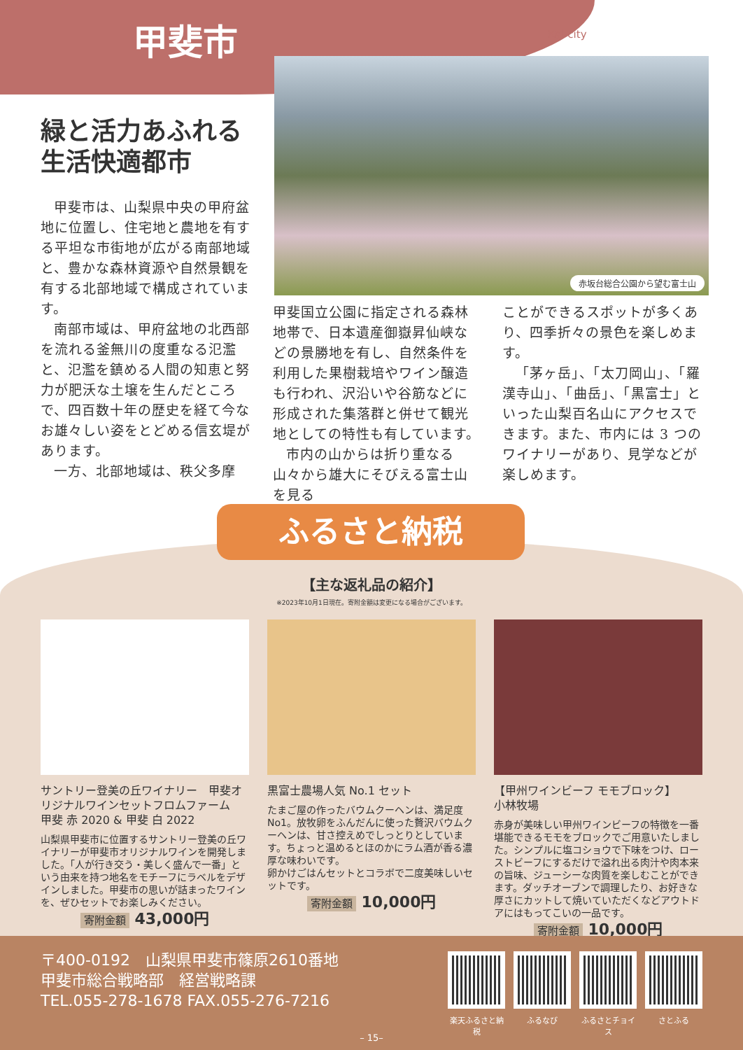甲斐市 Kai-city
赤坂台総合公園から望む富士山
緑と活力あふれる
生活快適都市
甲斐市は、山梨県中央の甲府盆地に位置し、住宅地と農地を有する平坦な市街地が広がる南部地域と、豊かな森林資源や自然景観を有する北部地域で構成されています。
南部市域は、甲府盆地の北西部を流れる釜無川の度重なる氾濫と、氾濫を鎮める人間の知恵と努力が肥沃な土壌を生んだところで、四百数十年の歴史を経て今なお雄々しい姿をとどめる信玄堤があります。
一方、北部地域は、秩父多摩
甲斐国立公園に指定される森林地帯で、日本遺産御嶽昇仙峡などの景勝地を有し、自然条件を利用した果樹栽培やワイン醸造も行われ、沢沿いや谷筋などに形成された集落群と併せて観光地としての特性も有しています。
市内の山からは折り重なる山々から雄大にそびえる富士山を見る
ことができるスポットが多くあり、四季折々の景色を楽しめます。
「茅ヶ岳」、「太刀岡山」、「羅漢寺山」、「曲岳」、「黒富士」といった山梨百名山にアクセスできます。また、市内には 3 つのワイナリーがあり、見学などが楽しめます。
ふるさと納税
【主な返礼品の紹介】
※2023年10月1日現在。寄附金額は変更になる場合がございます。
サントリー登美の丘ワイナリー　甲斐オリジナルワインセットフロムファーム　甲斐 赤 2020 & 甲斐 白 2022
山梨県甲斐市に位置するサントリー登美の丘ワイナリーが甲斐市オリジナルワインを開発しました。「人が行き交う・美しく盛んで一番」という由来を持つ地名をモチーフにラベルをデザインしました。甲斐市の思いが詰まったワインを、ぜひセットでお楽しみください。
寄附金額 43,000円
黒富士農場人気 No.1 セット
たまご屋の作ったバウムクーヘンは、満足度No1。放牧卵をふんだんに使った贅沢バウムクーヘンは、甘さ控えめでしっとりとしています。ちょっと温めるとほのかにラム酒が香る濃厚な味わいです。
卵かけごはんセットとコラボで二度美味しいセットです。
寄附金額 10,000円
【甲州ワインビーフ モモブロック】
小林牧場
赤身が美味しい甲州ワインビーフの特徴を一番堪能できるモモをブロックでご用意いたしました。シンプルに塩コショウで下味をつけ、ローストビーフにするだけで溢れ出る肉汁や肉本来の旨味、ジューシーな肉質を楽しむことができます。ダッチオーブンで調理したり、お好きな厚さにカットして焼いていただくなどアウトドアにはもってこいの一品です。
寄附金額 10,000円
〒400-0192　山梨県甲斐市篠原2610番地
甲斐市総合戦略部　経営戦略課
TEL.055-278-1678 FAX.055-276-7216
楽天ふるさと納税
ふるなび ふるさとチョイス
さとふる
– 15–